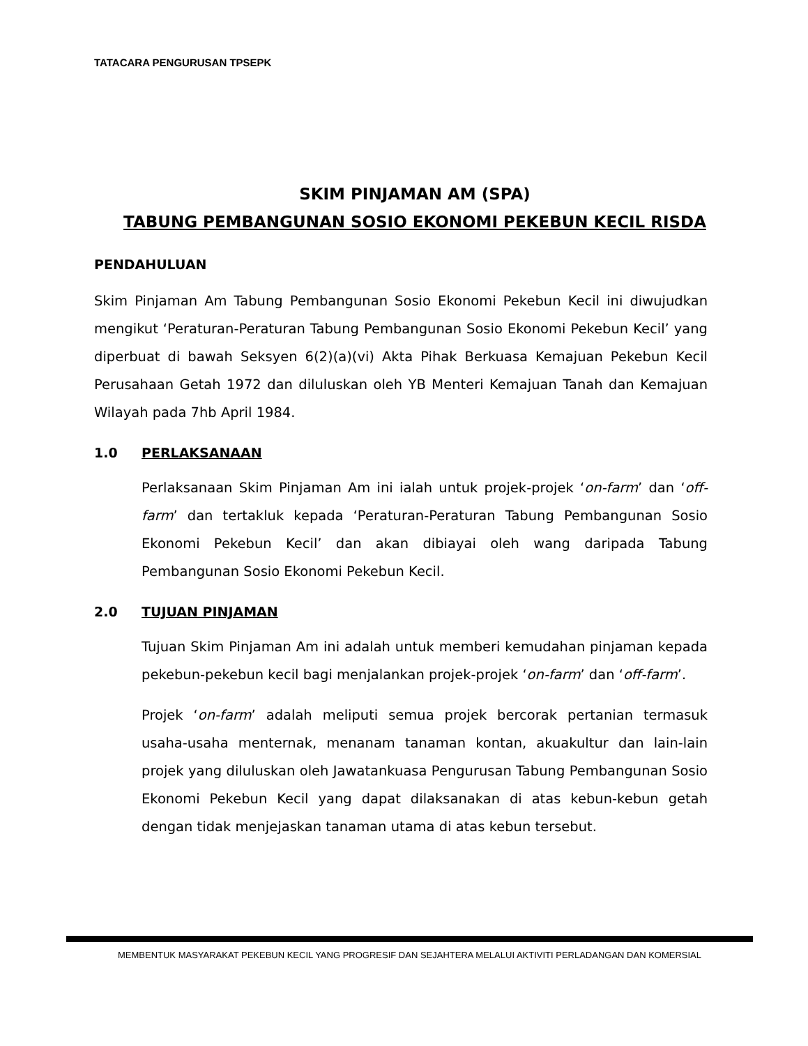TATACARA PENGURUSAN TPSEPK
SKIM PINJAMAN AM (SPA)
TABUNG PEMBANGUNAN SOSIO EKONOMI PEKEBUN KECIL RISDA
PENDAHULUAN
Skim Pinjaman Am Tabung Pembangunan Sosio Ekonomi Pekebun Kecil ini diwujudkan mengikut ‘Peraturan-Peraturan Tabung Pembangunan Sosio Ekonomi Pekebun Kecil’ yang diperbuat di bawah Seksyen 6(2)(a)(vi) Akta Pihak Berkuasa Kemajuan Pekebun Kecil Perusahaan Getah 1972 dan diluluskan oleh YB Menteri Kemajuan Tanah dan Kemajuan Wilayah pada 7hb April 1984.
1.0 PERLAKSANAAN
Perlaksanaan Skim Pinjaman Am ini ialah untuk projek-projek ‘on-farm’ dan ‘off-farm’ dan tertakluk kepada ‘Peraturan-Peraturan Tabung Pembangunan Sosio Ekonomi Pekebun Kecil’ dan akan dibiayai oleh wang daripada Tabung Pembangunan Sosio Ekonomi Pekebun Kecil.
2.0 TUJUAN PINJAMAN
Tujuan Skim Pinjaman Am ini adalah untuk memberi kemudahan pinjaman kepada pekebun-pekebun kecil bagi menjalankan projek-projek ‘on-farm’ dan ‘off-farm’.
Projek ‘on-farm’ adalah meliputi semua projek bercorak pertanian termasuk usaha-usaha menternak, menanam tanaman kontan, akuakultur dan lain-lain projek yang diluluskan oleh Jawatankuasa Pengurusan Tabung Pembangunan Sosio Ekonomi Pekebun Kecil yang dapat dilaksanakan di atas kebun-kebun getah dengan tidak menjejaskan tanaman utama di atas kebun tersebut.
MEMBENTUK MASYARAKAT PEKEBUN KECIL YANG PROGRESIF DAN SEJAHTERA MELALUI AKTIVITI PERLADANGAN DAN KOMERSIAL